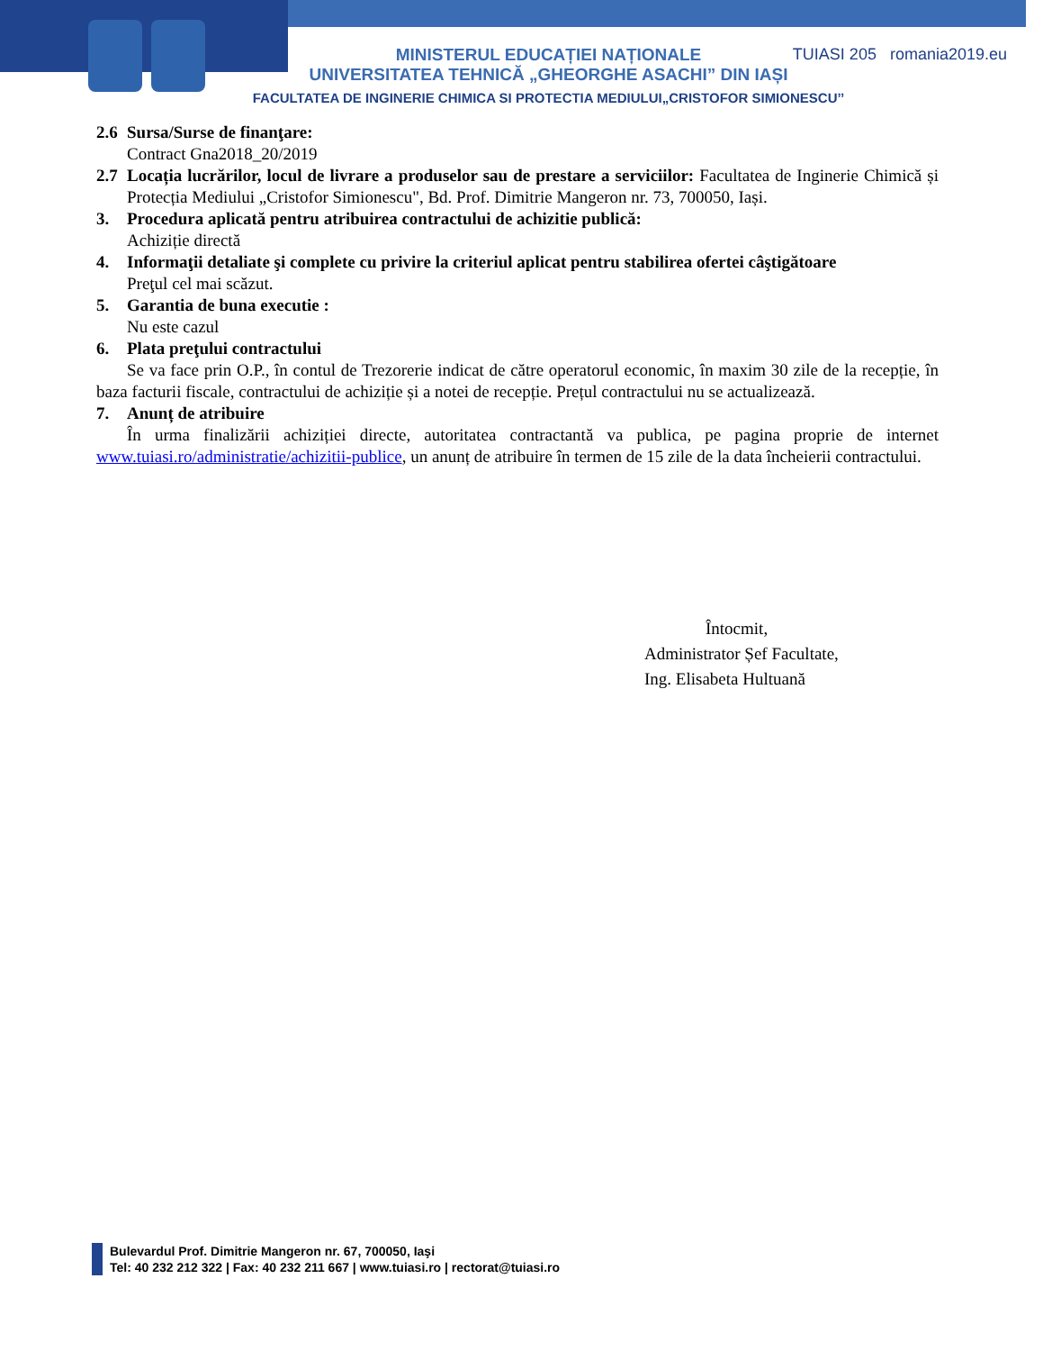TUIASI 205 romania2019.eu
MINISTERUL EDUCAȚIEI NAȚIONALE
UNIVERSITATEA TEHNICĂ „GHEORGHE ASACHI” DIN IAȘI
FACULTATEA DE INGINERIE CHIMICA SI PROTECTIA MEDIULUI„CRISTOFOR SIMIONESCU’’
2.6 Sursa/Surse de finanţare:
Contract Gna2018_20/2019
2.7
Locația lucrărilor, locul de livrare a produselor sau de prestare a serviciilor: Facultatea de Inginerie Chimică și Protecția Mediului „Cristofor Simionescu", Bd. Prof. Dimitrie Mangeron nr. 73, 700050, Iași.
3. Procedura aplicată pentru atribuirea contractului de achizitie publică:
Achiziție directă
4. Informaţii detaliate şi complete cu privire la criteriul aplicat pentru stabilirea ofertei câştigătoare
Preţul cel mai scăzut.
5. Garantia de buna executie :
Nu este cazul
6. Plata preţului contractului
Se va face prin O.P., în contul de Trezorerie indicat de către operatorul economic, în maxim 30 zile de la recepție, în baza facturii fiscale, contractului de achiziție și a notei de recepție. Prețul contractului nu se actualizează.
7. Anunț de atribuire
În urma finalizării achiziției directe, autoritatea contractantă va publica, pe pagina proprie de internet www.tuiasi.ro/administratie/achizitii-publice, un anunț de atribuire în termen de 15 zile de la data încheierii contractului.
Întocmit,
Administrator Șef Facultate,
Ing. Elisabeta Hultuană
Bulevardul Prof. Dimitrie Mangeron nr. 67, 700050, Iaşi
Tel: 40 232 212 322 | Fax: 40 232 211 667 | www.tuiasi.ro | rectorat@tuiasi.ro